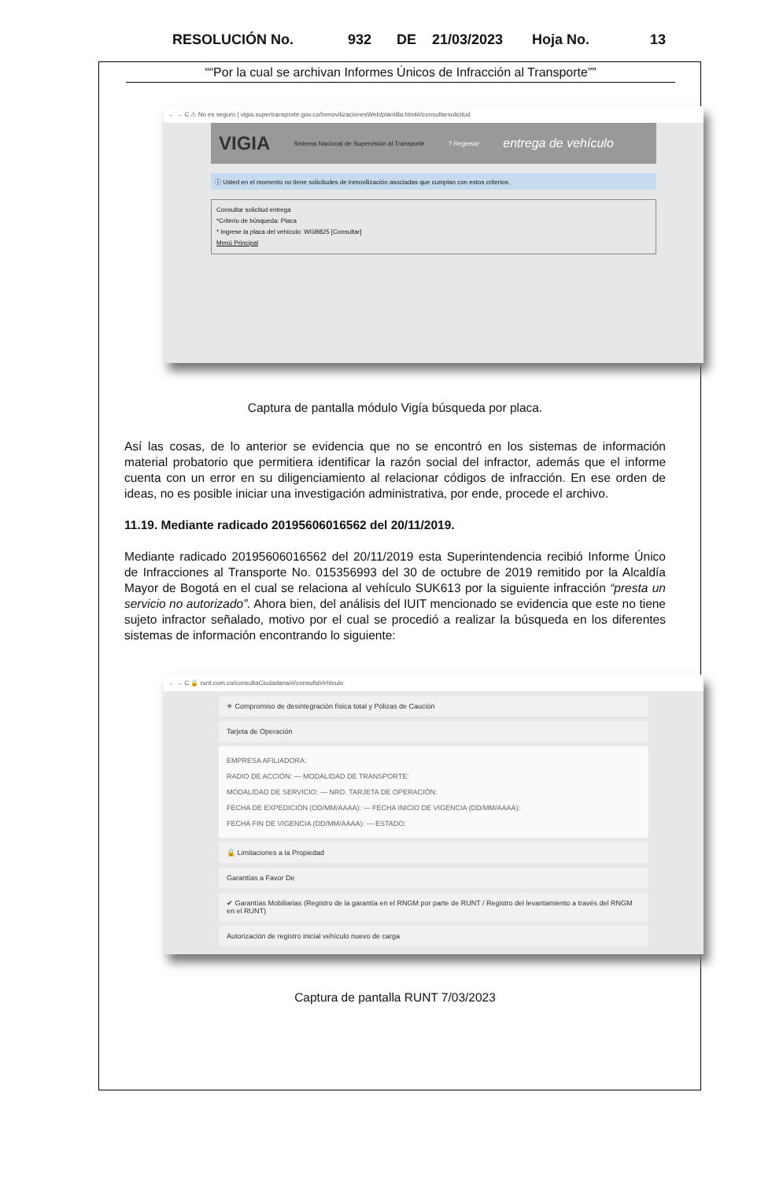RESOLUCIÓN No. 932 DE 21/03/2023 Hoja No. 13
““Por la cual se archivan Informes Únicos de Infracción al Transporte””
← → C ⚠ No es seguro | vigia.supertransporte.gov.co/InmovilizacionesWeb/plantilla.html#/consultarsolicitud
VIGIA Sistema Nacional de Supervisión al Transporte? Regresar entrega de vehículo
ⓘ Usted en el momento no tiene solicitudes de inmovilización asociadas que cumplan con estos criterios.
Consultar solicitud entrega
*Criterio de búsqueda: Placa
* Ingrese la placa del vehículo: WGB825 [Consultar]
Menú Principal
Captura de pantalla módulo Vigía búsqueda por placa.
Así las cosas, de lo anterior se evidencia que no se encontró en los sistemas de información material probatorio que permitiera identificar la razón social del infractor, además que el informe cuenta con un error en su diligenciamiento al relacionar códigos de infracción. En ese orden de ideas, no es posible iniciar una investigación administrativa, por ende, procede el archivo.
11.19. Mediante radicado 20195606016562 del 20/11/2019.
Mediante radicado 20195606016562 del 20/11/2019 esta Superintendencia recibió Informe Único de Infracciones al Transporte No. 015356993 del 30 de octubre de 2019 remitido por la Alcaldía Mayor de Bogotá en el cual se relaciona al vehículo SUK613 por la siguiente infracción “presta un servicio no autorizado”. Ahora bien, del análisis del IUIT mencionado se evidencia que este no tiene sujeto infractor señalado, motivo por el cual se procedió a realizar la búsqueda en los diferentes sistemas de información encontrando lo siguiente:
← → C 🔒 runt.com.co/consultaCiudadana/#/consultaVehiculo
✳ Compromiso de desintegración física total y Pólizas de Caución
Tarjeta de Operación
EMPRESA AFILIADORA:
RADIO DE ACCIÓN: — MODALIDAD DE TRANSPORTE:
MODALIDAD DE SERVICIO: — NRO. TARJETA DE OPERACIÓN:
FECHA DE EXPEDICIÓN (DD/MM/AAAA): — FECHA INICIO DE VIGENCIA (DD/MM/AAAA):
FECHA FIN DE VIGENCIA (DD/MM/AAAA): — ESTADO:
🔒 Limitaciones a la Propiedad
Garantías a Favor De
✔ Garantías Mobiliarias (Registro de la garantía en el RNGM por parte de RUNT / Registro del levantamiento a través del RNGM en el RUNT)
Autorización de registro inicial vehículo nuevo de carga
Captura de pantalla RUNT 7/03/2023